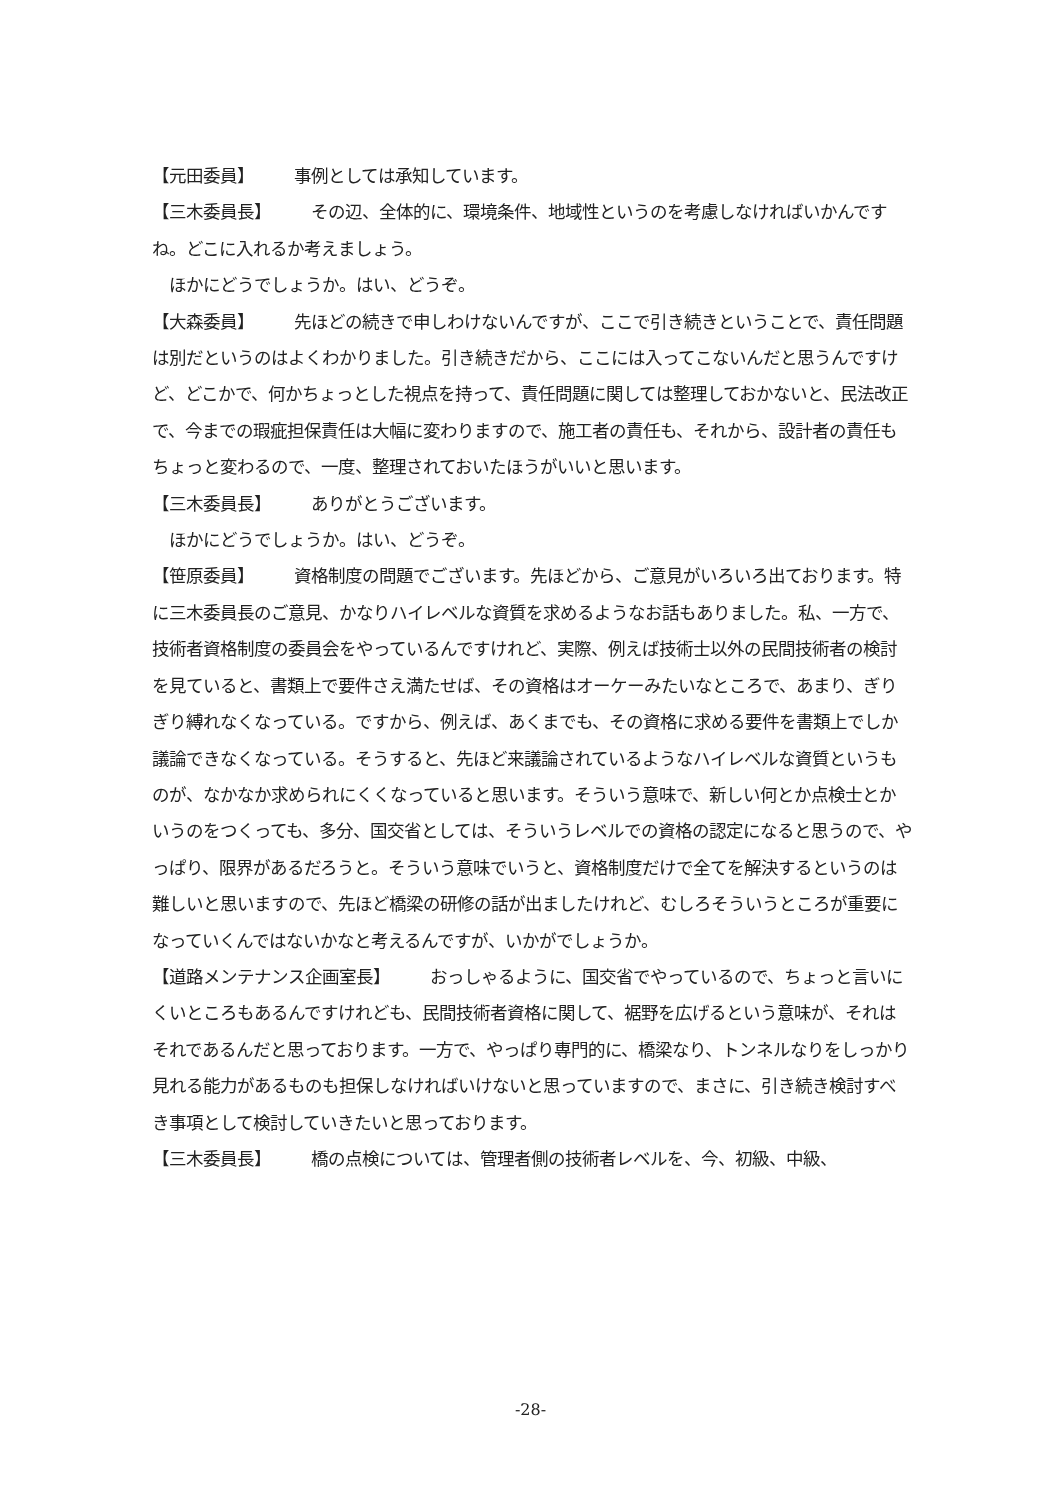【元田委員】 事例としては承知しています。
【三木委員長】 その辺、全体的に、環境条件、地域性というのを考慮しなければいかんですね。どこに入れるか考えましょう。
　ほかにどうでしょうか。はい、どうぞ。
【大森委員】 先ほどの続きで申しわけないんですが、ここで引き続きということで、責任問題は別だというのはよくわかりました。引き続きだから、ここには入ってこないんだと思うんですけど、どこかで、何かちょっとした視点を持って、責任問題に関しては整理しておかないと、民法改正で、今までの瑕疵担保責任は大幅に変わりますので、施工者の責任も、それから、設計者の責任もちょっと変わるので、一度、整理されておいたほうがいいと思います。
【三木委員長】 ありがとうございます。
　ほかにどうでしょうか。はい、どうぞ。
【笹原委員】 資格制度の問題でございます。先ほどから、ご意見がいろいろ出ております。特に三木委員長のご意見、かなりハイレベルな資質を求めるようなお話もありました。私、一方で、技術者資格制度の委員会をやっているんですけれど、実際、例えば技術士以外の民間技術者の検討を見ていると、書類上で要件さえ満たせば、その資格はオーケーみたいなところで、あまり、ぎりぎり縛れなくなっている。ですから、例えば、あくまでも、その資格に求める要件を書類上でしか議論できなくなっている。そうすると、先ほど来議論されているようなハイレベルな資質というものが、なかなか求められにくくなっていると思います。そういう意味で、新しい何とか点検士とかいうのをつくっても、多分、国交省としては、そういうレベルでの資格の認定になると思うので、やっぱり、限界があるだろうと。そういう意味でいうと、資格制度だけで全てを解決するというのは難しいと思いますので、先ほど橋梁の研修の話が出ましたけれど、むしろそういうところが重要になっていくんではないかなと考えるんですが、いかがでしょうか。
【道路メンテナンス企画室長】 おっしゃるように、国交省でやっているので、ちょっと言いにくいところもあるんですけれども、民間技術者資格に関して、裾野を広げるという意味が、それはそれであるんだと思っております。一方で、やっぱり専門的に、橋梁なり、トンネルなりをしっかり見れる能力があるものも担保しなければいけないと思っていますので、まさに、引き続き検討すべき事項として検討していきたいと思っております。
【三木委員長】 橋の点検については、管理者側の技術者レベルを、今、初級、中級、
-28-